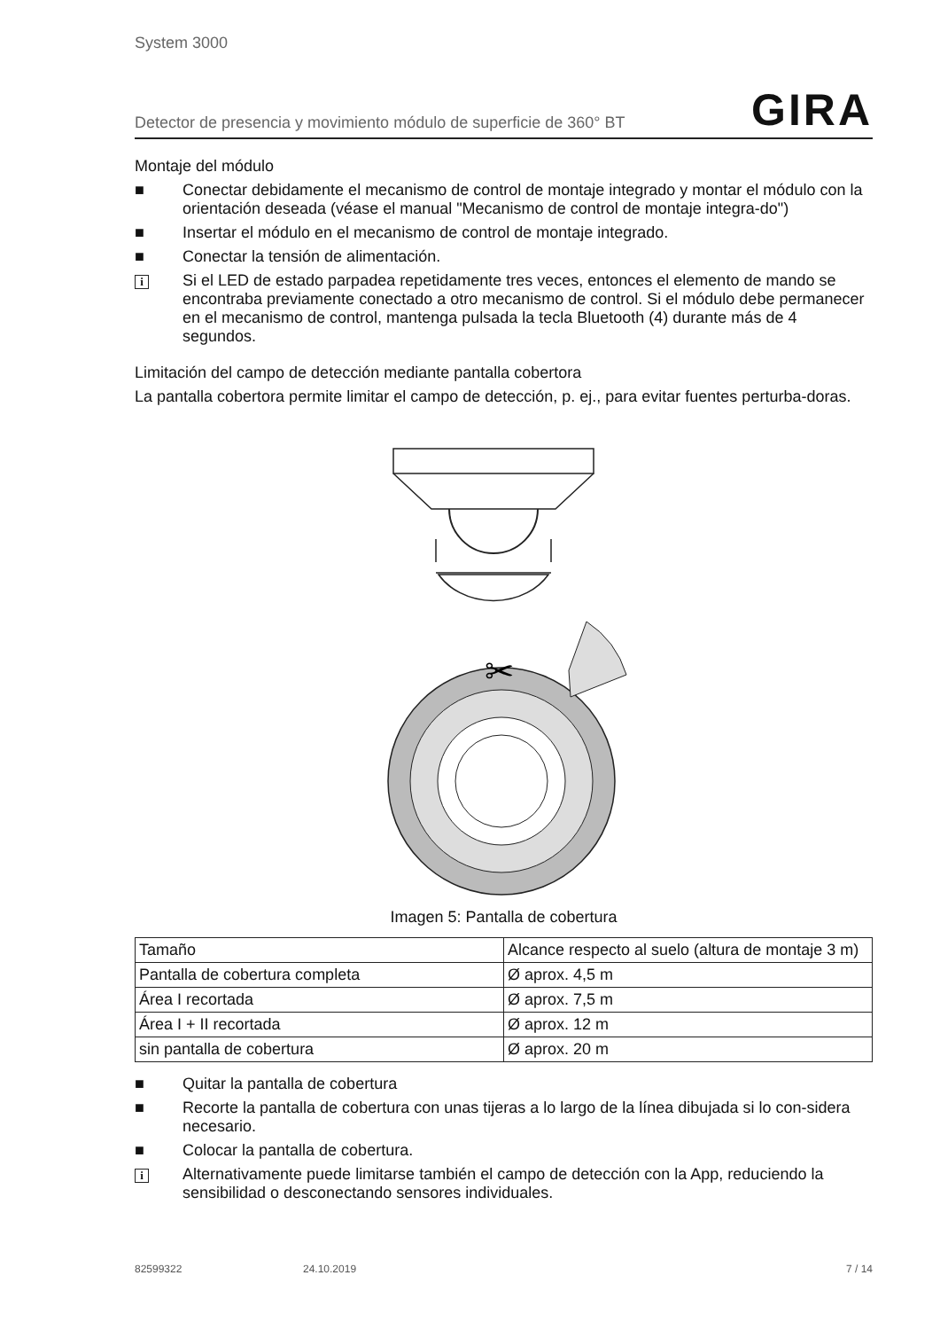System 3000
Detector de presencia y movimiento módulo de superficie de 360° BT GIRA
Montaje del módulo
■ Conectar debidamente el mecanismo de control de montaje integrado y montar el módulo con la orientación deseada (véase el manual "Mecanismo de control de montaje integra-do")
■ Insertar el módulo en el mecanismo de control de montaje integrado.
■ Conectar la tensión de alimentación.
i Si el LED de estado parpadea repetidamente tres veces, entonces el elemento de mando se encontraba previamente conectado a otro mecanismo de control. Si el módulo debe permanecer en el mecanismo de control, mantenga pulsada la tecla Bluetooth (4) durante más de 4 segundos.
Limitación del campo de detección mediante pantalla cobertora
La pantalla cobertora permite limitar el campo de detección, p. ej., para evitar fuentes perturba-doras.
scissors
✂
Imagen 5: Pantalla de cobertura
| Tamaño | Alcance respecto al suelo (altura de montaje 3 m) |
| --- | --- |
| Pantalla de cobertura completa | Ø aprox. 4,5 m |
| Área I recortada | Ø aprox. 7,5 m |
| Área I + II recortada | Ø aprox. 12 m |
| sin pantalla de cobertura | Ø aprox. 20 m |
■ Quitar la pantalla de cobertura
■ Recorte la pantalla de cobertura con unas tijeras a lo largo de la línea dibujada si lo con-sidera necesario.
■ Colocar la pantalla de cobertura.
i Alternativamente puede limitarse también el campo de detección con la App, reduciendo la sensibilidad o desconectando sensores individuales.
82599322 24.10.2019 7 / 14